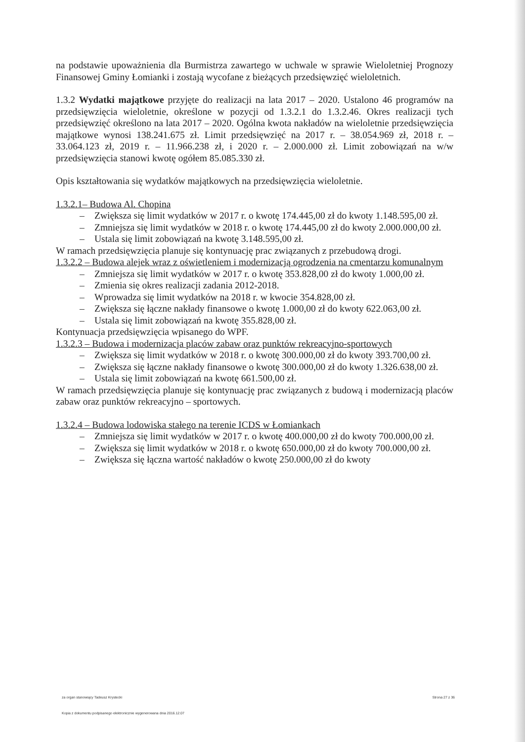na podstawie upoważnienia dla Burmistrza zawartego w uchwale w sprawie Wieloletniej Prognozy Finansowej Gminy Łomianki i zostają wycofane z bieżących przedsięwzięć wieloletnich.
1.3.2 Wydatki majątkowe przyjęte do realizacji na lata 2017 – 2020. Ustalono 46 programów na przedsięwzięcia wieloletnie, określone w pozycji od 1.3.2.1 do 1.3.2.46. Okres realizacji tych przedsięwzięć określono na lata 2017 – 2020. Ogólna kwota nakładów na wieloletnie przedsięwzięcia majątkowe wynosi 138.241.675 zł. Limit przedsięwzięć na 2017 r. – 38.054.969 zł, 2018 r. – 33.064.123 zł, 2019 r. – 11.966.238 zł, i 2020 r. – 2.000.000 zł. Limit zobowiązań na w/w przedsięwzięcia stanowi kwotę ogółem 85.085.330 zł.
Opis kształtowania się wydatków majątkowych na przedsięwzięcia wieloletnie.
1.3.2.1– Budowa Al. Chopina
– Zwiększa się limit wydatków w 2017 r. o kwotę 174.445,00 zł do kwoty 1.148.595,00 zł.
– Zmniejsza się limit wydatków w 2018 r. o kwotę 174.445,00 zł do kwoty 2.000.000,00 zł.
– Ustala się limit zobowiązań na kwotę 3.148.595,00 zł.
W ramach przedsięwzięcia planuje się kontynuację prac związanych z przebudową drogi.
1.3.2.2 – Budowa alejek wraz z oświetleniem i modernizacją ogrodzenia na cmentarzu komunalnym
– Zmniejsza się limit wydatków w 2017 r. o kwotę 353.828,00 zł do kwoty 1.000,00 zł.
– Zmienia się okres realizacji zadania 2012-2018.
– Wprowadza się limit wydatków na 2018 r. w kwocie 354.828,00 zł.
– Zwiększa się łączne nakłady finansowe o kwotę 1.000,00 zł do kwoty 622.063,00 zł.
– Ustala się limit zobowiązań na kwotę 355.828,00 zł.
Kontynuacja przedsięwzięcia wpisanego do WPF.
1.3.2.3 – Budowa i modernizacja placów zabaw oraz punktów rekreacyjno-sportowych
– Zwiększa się limit wydatków w 2018 r. o kwotę 300.000,00 zł do kwoty 393.700,00 zł.
– Zwiększa się łączne nakłady finansowe o kwotę 300.000,00 zł do kwoty 1.326.638,00 zł.
– Ustala się limit zobowiązań na kwotę 661.500,00 zł.
W ramach przedsięwzięcia planuje się kontynuację prac związanych z budową i modernizacją placów zabaw oraz punktów rekreacyjno – sportowych.
1.3.2.4 – Budowa lodowiska stałego na terenie ICDS w Łomiankach
– Zmniejsza się limit wydatków w 2017 r. o kwotę 400.000,00 zł do kwoty 700.000,00 zł.
– Zwiększa się limit wydatków w 2018 r. o kwotę 650.000,00 zł do kwoty 700.000,00 zł.
– Zwiększa się łączna wartość nakładów o kwotę 250.000,00 zł do kwoty
za organ stanowiący Tadeusz Krystecki Strona 27 z 36
Kopia z dokumentu podpisanego elektronicznie wygenerowana dnia 2016.12.07